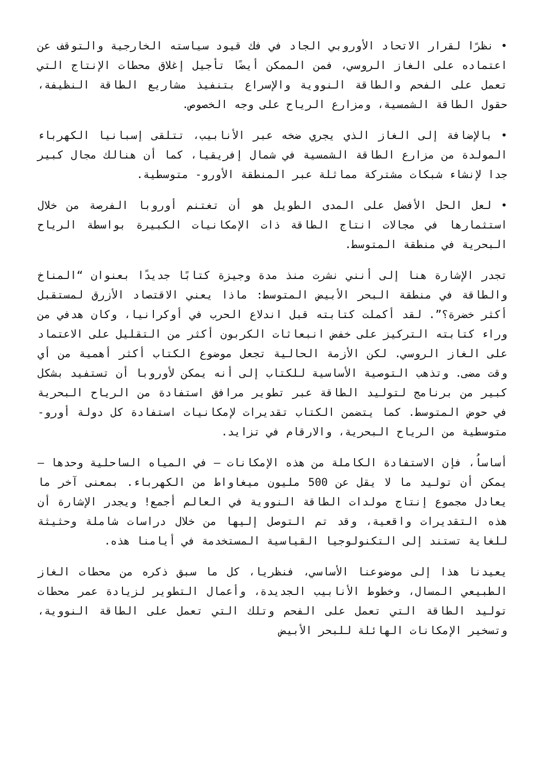• نظرًا لقرار الاتحاد الأوروبي الجاد في فك قيود سياسته الخارجية والتوقف عن اعتماده على الغاز الروسي، فمن الممكن أيضًا تأجيل إغلاق محطات الإنتاج التي تعمل على الفحم والطاقة النووية والإسراع بتنفيذ مشاريع الطاقة النظيفة، حقول الطاقة الشمسية، ومزارع الرياح على وجه الخصوص.
• بالإضافة إلى الغاز الذي يجري ضخه عبر الأنابيب، تتلقى إسبانيا الكهرباء المولدة من مزارع الطاقة الشمسية في شمال إفريقيا، كما أن هنالك مجال كبير جدا لإنشاء شبكات مشتركة مماثلة عبر المنطقة الأورو- متوسطية.
• لعل الحل الأفضل على المدى الطويل هو أن تغتنم أوروبا الفرصة من خلال استثمارها في مجالات انتاج الطاقة ذات الإمكانيات الكبيرة بواسطة الرياح البحرية في منطقة المتوسط.
تجدر الإشارة هنا إلى أنني نشرت منذ مدة وجيزة كتابًا جديدًا بعنوان “المناخ والطاقة في منطقة البحر الأبيض المتوسط: ماذا يعني الاقتصاد الأزرق لمستقبل أكثر خضرة؟”. لقد أكملت كتابته قبل اندلاع الحرب في أوكرانيا، وكان هدفي من وراء كتابته التركيز على خفض انبعاثات الكربون أكثر من التقليل على الاعتماد على الغاز الروسي. لكن الأزمة الحالية تجعل موضوع الكتاب أكثر أهمية من أي وقت مضى. وتذهب التوصية الأساسية للكتاب إلى أنه يمكن لأوروبا أن تستفيد بشكل كبير من برنامج لتوليد الطاقة عبر تطوير مرافق استفادة من الرياح البحرية في حوض المتوسط. كما يتضمن الكتاب تقديرات لإمكانيات استفادة كل دولة أورو- متوسطية من الرياح البحرية، والارقام في تزايد.
أساساُ، فإن الاستفادة الكاملة من هذه الإمكانات – في المياه الساحلية وحدها – يمكن أن توليد ما لا يقل عن 500 مليون ميغاواط من الكهرباء. بمعنى آخر ما يعادل مجموع إنتاج مولدات الطاقة النووية في العالم أجمع! ويجدر الإشارة أن هذه التقديرات واقعية، وقد تم التوصل إليها من خلال دراسات شاملة وحثيثة للغاية تستند إلى التكنولوجيا القياسية المستخدمة في أيامنا هذه.
يعيدنا هذا إلى موضوعنا الأساسي، فنظريا، كل ما سبق ذكره من محطات الغاز الطبيعي المسال، وخطوط الأنابيب الجديدة، وأعمال التطوير لزيادة عمر محطات توليد الطاقة التي تعمل على الفحم وتلك التي تعمل على الطاقة النووية، وتسخير الإمكانات الهائلة للبحر الأبيض